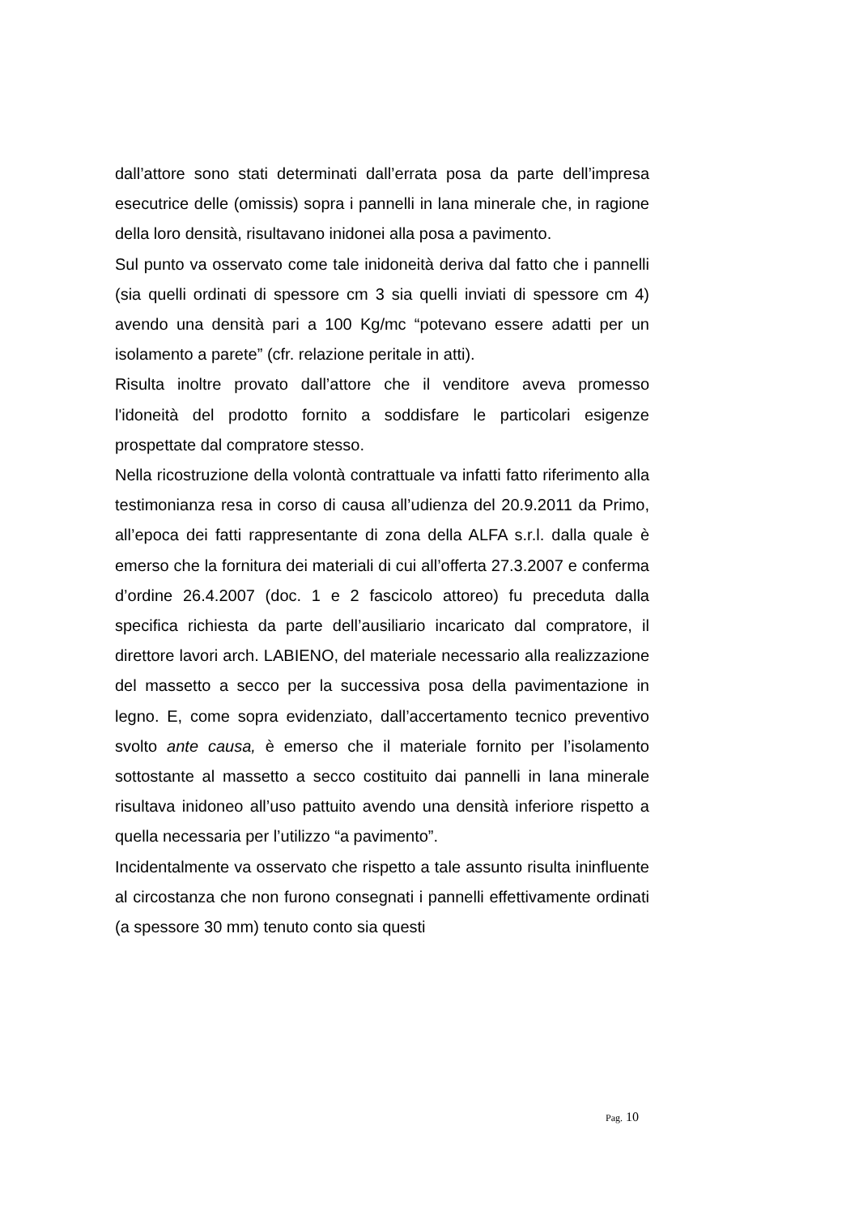dall’attore sono stati determinati dall’errata posa da parte dell’impresa esecutrice delle (omissis) sopra i pannelli in lana minerale che, in ragione della loro densità, risultavano inidonei alla posa a pavimento.
Sul punto va osservato come tale inidoneità deriva dal fatto che i pannelli (sia quelli ordinati di spessore cm 3 sia quelli inviati di spessore cm 4) avendo una densità pari a 100 Kg/mc “potevano essere adatti per un isolamento a parete” (cfr. relazione peritale in atti).
Risulta inoltre provato dall’attore che il venditore aveva promesso l'idoneità del prodotto fornito a soddisfare le particolari esigenze prospettate dal compratore stesso.
Nella ricostruzione della volontà contrattuale va infatti fatto riferimento alla testimonianza resa in corso di causa all’udienza del 20.9.2011 da Primo, all’epoca dei fatti rappresentante di zona della ALFA s.r.l. dalla quale è emerso che la fornitura dei materiali di cui all’offerta 27.3.2007 e conferma d’ordine 26.4.2007 (doc. 1 e 2 fascicolo attoreo) fu preceduta dalla specifica richiesta da parte dell’ausiliario incaricato dal compratore, il direttore lavori arch. LABIENO, del materiale necessario alla realizzazione del massetto a secco per la successiva posa della pavimentazione in legno. E, come sopra evidenziato, dall’accertamento tecnico preventivo svolto ante causa, è emerso che il materiale fornito per l’isolamento sottostante al massetto a secco costituito dai pannelli in lana minerale risultava inidoneo all’uso pattuito avendo una densità inferiore rispetto a quella necessaria per l’utilizzo “a pavimento”.
Incidentalmente va osservato che rispetto a tale assunto risulta ininfluente al circostanza che non furono consegnati i pannelli effettivamente ordinati (a spessore 30 mm) tenuto conto sia questi
Pag. 10